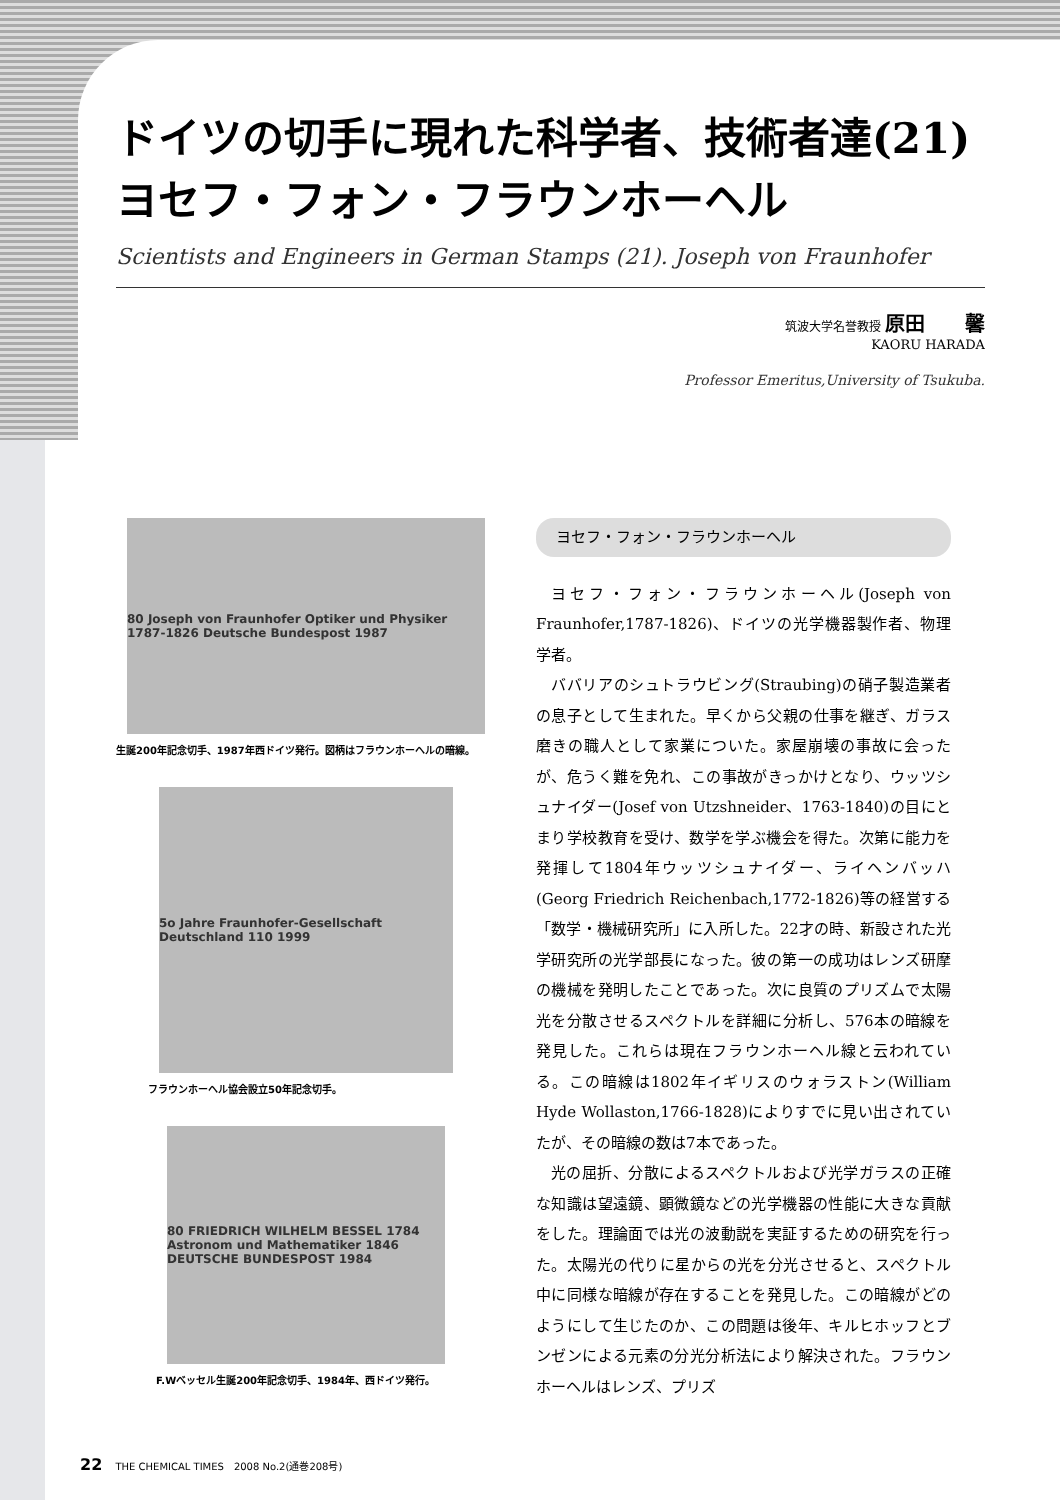ドイツの切手に現れた科学者、技術者達(21)
ヨセフ・フォン・フラウンホーヘル
Scientists and Engineers in German Stamps (21). Joseph von Fraunhofer
筑波大学名誉教授 原田　　馨
KAORU HARADA
Professor Emeritus,University of Tsukuba.
80 Joseph von Fraunhofer Optiker und Physiker 1787-1826 Deutsche Bundespost 1987
生誕200年記念切手、1987年西ドイツ発行。図柄はフラウンホーヘルの暗線。
5o Jahre Fraunhofer-Gesellschaft Deutschland 110 1999
フラウンホーヘル協会設立50年記念切手。
80 FRIEDRICH WILHELM BESSEL 1784 Astronom und Mathematiker 1846 DEUTSCHE BUNDESPOST 1984
F.Wベッセル生誕200年記念切手、1984年、西ドイツ発行。
ヨセフ・フォン・フラウンホーヘル
ヨセフ・フォン・フラウンホーヘル(Joseph von Fraunhofer,1787-1826)、ドイツの光学機器製作者、物理学者。
ババリアのシュトラウビング(Straubing)の硝子製造業者の息子として生まれた。早くから父親の仕事を継ぎ、ガラス磨きの職人として家業についた。家屋崩壊の事故に会ったが、危うく難を免れ、この事故がきっかけとなり、ウッツシュナイダー(Josef von Utzshneider、1763-1840)の目にとまり学校教育を受け、数学を学ぶ機会を得た。次第に能力を発揮して1804年ウッツシュナイダー、ライヘンバッハ(Georg Friedrich Reichenbach,1772-1826)等の経営する「数学・機械研究所」に入所した。22才の時、新設された光学研究所の光学部長になった。彼の第一の成功はレンズ研摩の機械を発明したことであった。次に良質のプリズムで太陽光を分散させるスペクトルを詳細に分析し、576本の暗線を発見した。これらは現在フラウンホーヘル線と云われている。この暗線は1802年イギリスのウォラストン(William Hyde Wollaston,1766-1828)によりすでに見い出されていたが、その暗線の数は7本であった。
光の屈折、分散によるスペクトルおよび光学ガラスの正確な知識は望遠鏡、顕微鏡などの光学機器の性能に大きな貢献をした。理論面では光の波動説を実証するための研究を行った。太陽光の代りに星からの光を分光させると、スペクトル中に同様な暗線が存在することを発見した。この暗線がどのようにして生じたのか、この問題は後年、キルヒホッフとブンゼンによる元素の分光分析法により解決された。フラウンホーヘルはレンズ、プリズ
22 THE CHEMICAL TIMES　2008 No.2(通巻208号)